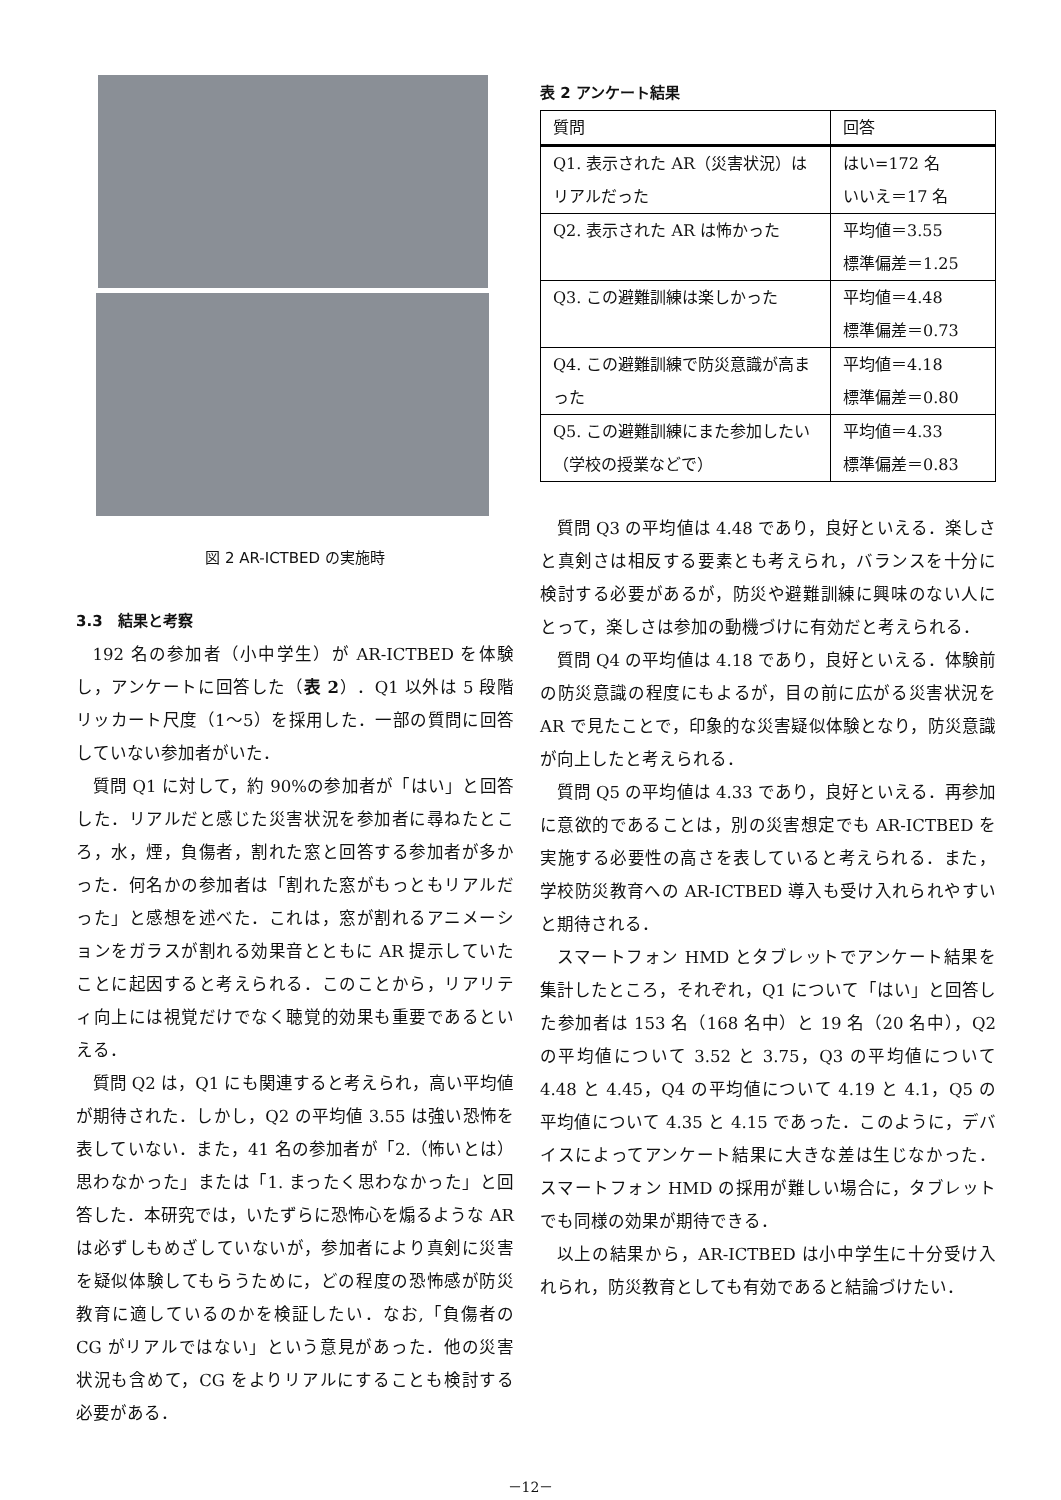図 2 AR-ICTBED の実施時
3.3　結果と考察
192 名の参加者（小中学生）が AR-ICTBED を体験し，アンケートに回答した（表 2）．Q1 以外は 5 段階リッカート尺度（1～5）を採用した．一部の質問に回答していない参加者がいた．
質問 Q1 に対して，約 90%の参加者が「はい」と回答した．リアルだと感じた災害状況を参加者に尋ねたところ，水，煙，負傷者，割れた窓と回答する参加者が多かった．何名かの参加者は「割れた窓がもっともリアルだった」と感想を述べた．これは，窓が割れるアニメーションをガラスが割れる効果音とともに AR 提示していたことに起因すると考えられる．このことから，リアリティ向上には視覚だけでなく聴覚的効果も重要であるといえる．
質問 Q2 は，Q1 にも関連すると考えられ，高い平均値が期待された．しかし，Q2 の平均値 3.55 は強い恐怖を表していない．また，41 名の参加者が「2.（怖いとは）思わなかった」または「1. まったく思わなかった」と回答した．本研究では，いたずらに恐怖心を煽るような AR は必ずしもめざしていないが，参加者により真剣に災害を疑似体験してもらうために，どの程度の恐怖感が防災教育に適しているのかを検証したい．なお,「負傷者の CG がリアルではない」という意見があった．他の災害状況も含めて，CG をよりリアルにすることも検討する必要がある．
表 2 アンケート結果
| 質問 | 回答 |
| --- | --- |
| Q1. 表示された AR（災害状況）はリアルだった | はい=172 名 いいえ＝17 名 |
| Q2. 表示された AR は怖かった | 平均値＝3.55 標準偏差＝1.25 |
| Q3. この避難訓練は楽しかった | 平均値＝4.48 標準偏差＝0.73 |
| Q4. この避難訓練で防災意識が高まった | 平均値＝4.18 標準偏差＝0.80 |
| Q5. この避難訓練にまた参加したい（学校の授業などで） | 平均値＝4.33 標準偏差＝0.83 |
質問 Q3 の平均値は 4.48 であり，良好といえる．楽しさと真剣さは相反する要素とも考えられ，バランスを十分に検討する必要があるが，防災や避難訓練に興味のない人にとって，楽しさは参加の動機づけに有効だと考えられる．
質問 Q4 の平均値は 4.18 であり，良好といえる．体験前の防災意識の程度にもよるが，目の前に広がる災害状況を AR で見たことで，印象的な災害疑似体験となり，防災意識が向上したと考えられる．
質問 Q5 の平均値は 4.33 であり，良好といえる．再参加に意欲的であることは，別の災害想定でも AR-ICTBED を実施する必要性の高さを表していると考えられる．また，学校防災教育への AR-ICTBED 導入も受け入れられやすいと期待される．
スマートフォン HMD とタブレットでアンケート結果を集計したところ，それぞれ，Q1 について「はい」と回答した参加者は 153 名（168 名中）と 19 名（20 名中），Q2 の平均値について 3.52 と 3.75，Q3 の平均値について 4.48 と 4.45，Q4 の平均値について 4.19 と 4.1，Q5 の平均値について 4.35 と 4.15 であった．このように，デバイスによってアンケート結果に大きな差は生じなかった．スマートフォン HMD の採用が難しい場合に，タブレットでも同様の効果が期待できる．
以上の結果から，AR-ICTBED は小中学生に十分受け入れられ，防災教育としても有効であると結論づけたい．
－12－